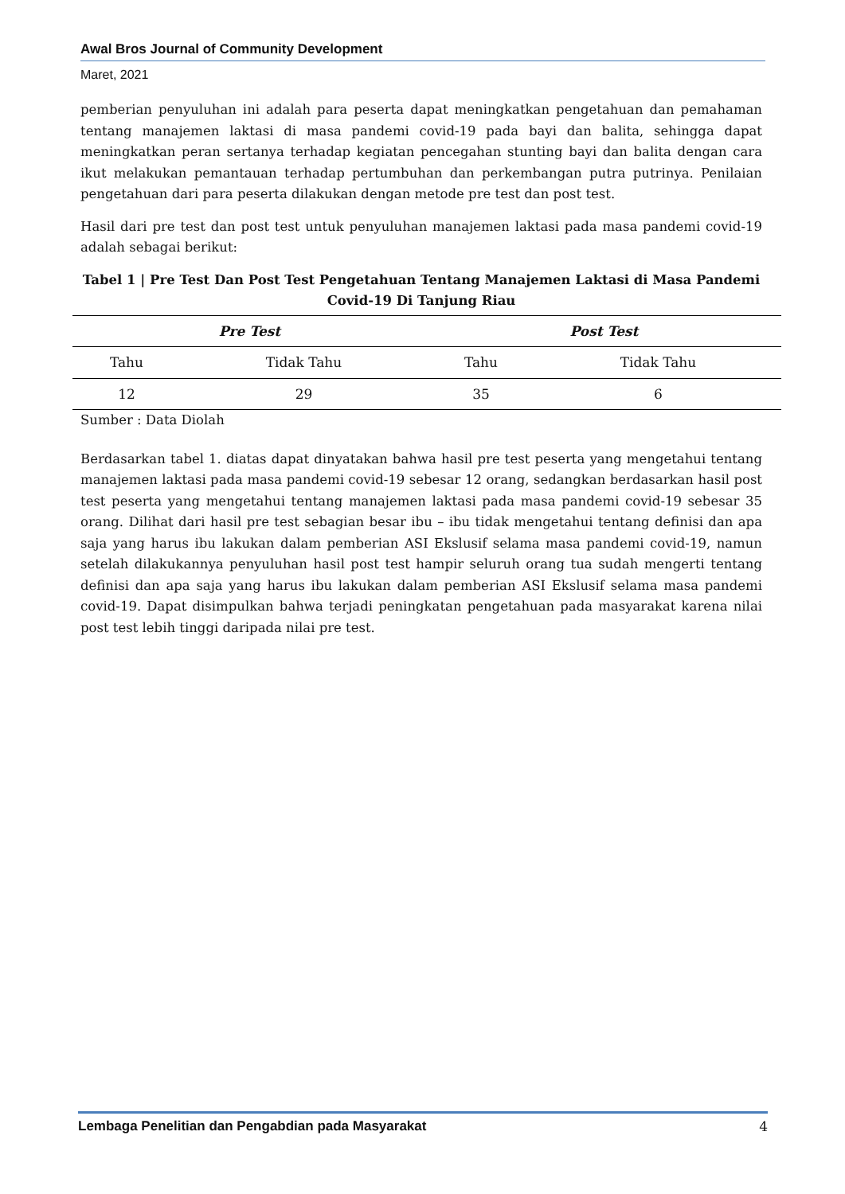Awal Bros Journal of Community Development
Maret, 2021
pemberian penyuluhan ini adalah para peserta dapat meningkatkan pengetahuan dan pemahaman tentang manajemen laktasi di masa pandemi covid-19 pada bayi dan balita, sehingga dapat meningkatkan peran sertanya terhadap kegiatan pencegahan stunting bayi dan balita dengan cara ikut melakukan pemantauan terhadap pertumbuhan dan perkembangan putra putrinya. Penilaian pengetahuan dari para peserta dilakukan dengan metode pre test dan post test.
Hasil dari pre test dan post test untuk penyuluhan manajemen laktasi pada masa pandemi covid-19 adalah sebagai berikut:
Tabel 1 | Pre Test Dan Post Test Pengetahuan Tentang Manajemen Laktasi di Masa Pandemi Covid-19 Di Tanjung Riau
| Pre Test | | Post Test | |
| --- | --- | --- | --- |
| Tahu | Tidak Tahu | Tahu | Tidak Tahu |
| 12 | 29 | 35 | 6 |
Sumber : Data Diolah
Berdasarkan tabel 1. diatas dapat dinyatakan bahwa hasil pre test peserta yang mengetahui tentang manajemen laktasi pada masa pandemi covid-19 sebesar 12 orang, sedangkan berdasarkan hasil post test peserta yang mengetahui tentang manajemen laktasi pada masa pandemi covid-19 sebesar 35 orang. Dilihat dari hasil pre test sebagian besar ibu – ibu tidak mengetahui tentang definisi dan apa saja yang harus ibu lakukan dalam pemberian ASI Ekslusif selama masa pandemi covid-19, namun setelah dilakukannya penyuluhan hasil post test hampir seluruh orang tua sudah mengerti tentang definisi dan apa saja yang harus ibu lakukan dalam pemberian ASI Ekslusif selama masa pandemi covid-19. Dapat disimpulkan bahwa terjadi peningkatan pengetahuan pada masyarakat karena nilai post test lebih tinggi daripada nilai pre test.
Lembaga Penelitian dan Pengabdian pada Masyarakat 4